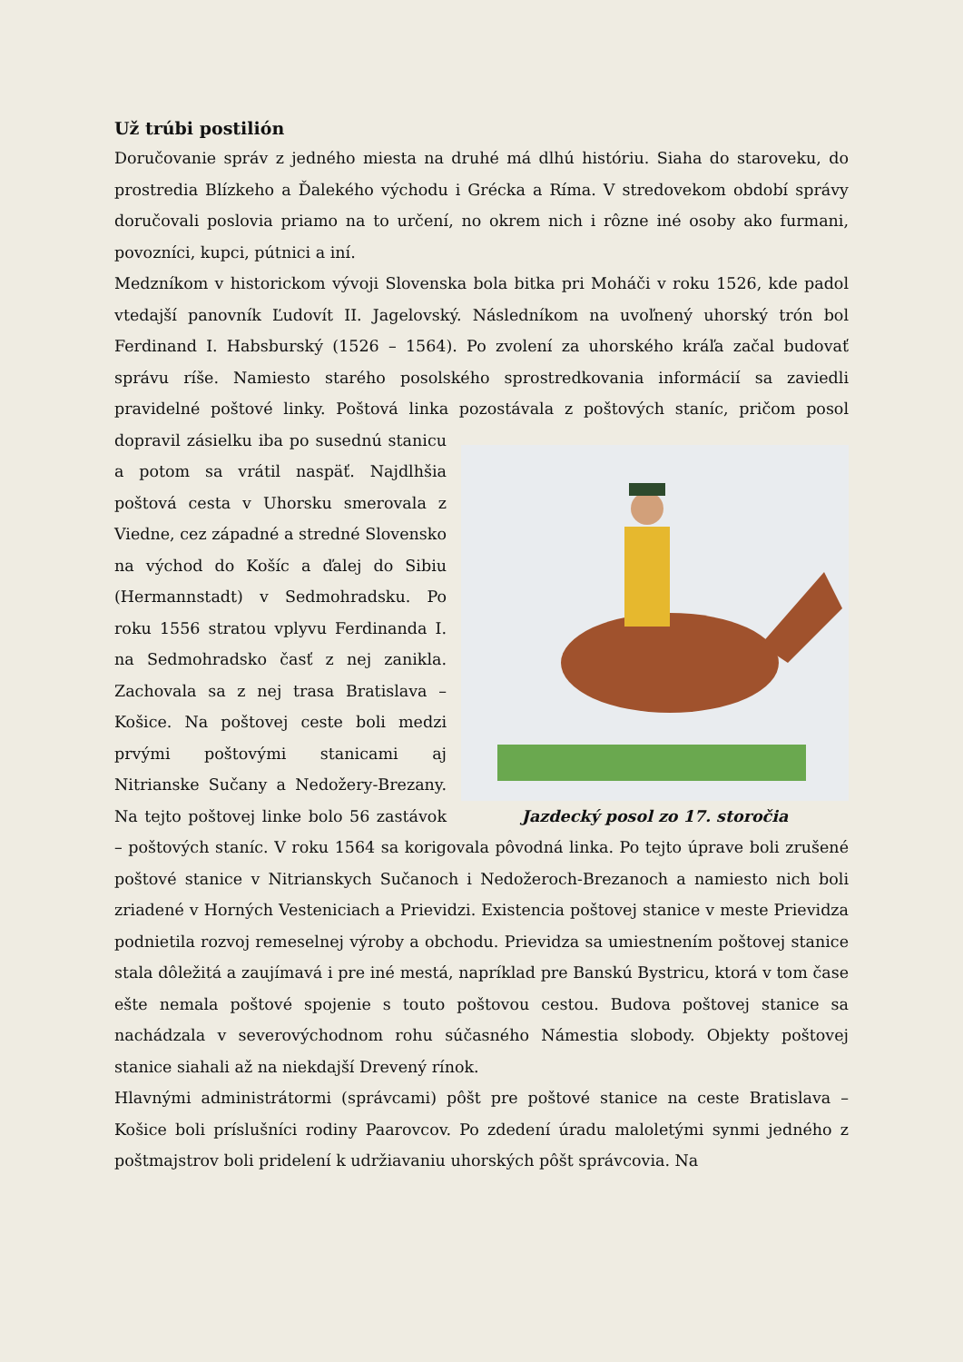Už trúbi postilión
Doručovanie správ z jedného miesta na druhé má dlhú históriu. Siaha do staroveku, do prostredia Blízkeho a Ďalekého východu i Grécka a Ríma. V stredovekom období správy doručovali poslovia priamo na to určení, no okrem nich i rôzne iné osoby ako furmani, povozníci, kupci, pútnici a iní.
Medzníkom v historickom vývoji Slovenska bola bitka pri Moháči v roku 1526, kde padol vtedajší panovník Ľudovít II. Jagelovský. Následníkom na uvoľnený uhorský trón bol Ferdinand I. Habsburský (1526 – 1564). Po zvolení za uhorského kráľa začal budovať správu ríše. Namiesto starého posolského sprostredkovania informácií sa zaviedli pravidelné poštové linky. Poštová linka pozostávala Jazdecký posol zo 17. storočia z poštových staníc, pričom posol dopravil zásielku iba po susednú stanicu a potom sa vrátil naspäť. Najdlhšia poštová cesta v Uhorsku smerovala z Viedne, cez západné a stredné Slovensko na východ do Košíc a ďalej do Sibiu (Hermannstadt) v Sedmohradsku. Po roku 1556 stratou vplyvu Ferdinanda I. na Sedmohradsko časť z nej zanikla. Zachovala sa z nej trasa Bratislava – Košice. Na poštovej ceste boli medzi prvými poštovými stanicami aj Nitrianske Sučany a Nedožery-Brezany. Na tejto poštovej linke bolo 56 zastávok – poštových staníc. V roku 1564 sa korigovala pôvodná linka. Po tejto úprave boli zrušené poštové stanice v Nitrianskych Sučanoch i Nedožeroch-Brezanoch a namiesto nich boli zriadené v Horných Vesteniciach a Prievidzi. Existencia poštovej stanice v meste Prievidza podnietila rozvoj remeselnej výroby a obchodu. Prievidza sa umiestnením poštovej stanice stala dôležitá a zaujímavá i pre iné mestá, napríklad pre Banskú Bystricu, ktorá v tom čase ešte nemala poštové spojenie s touto poštovou cestou. Budova poštovej stanice sa nachádzala v severovýchodnom rohu súčasného Námestia slobody. Objekty poštovej stanice siahali až na niekdajší Drevený rínok.
Hlavnými administrátormi (správcami) pôšt pre poštové stanice na ceste Bratislava – Košice boli príslušníci rodiny Paarovcov. Po zdedení úradu maloletými synmi jedného z poštmajstrov boli pridelení k udržiavaniu uhorských pôšt správcovia. Na